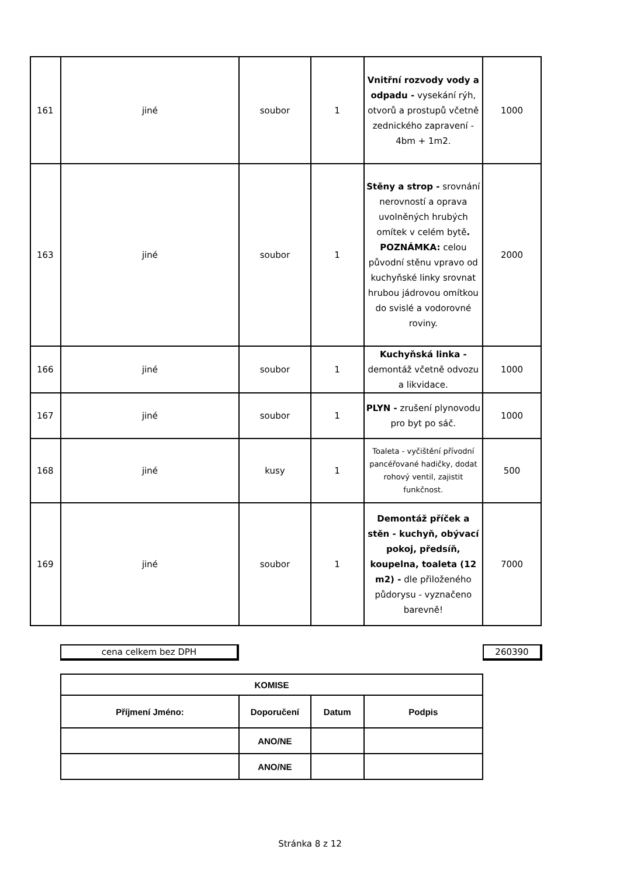| 161 | jiné | soubor | 1 | Vnitřní rozvody vody a odpadu - vysekání rýh, otvorů a prostupů včetně zednického zapravení - 4bm + 1m2. | 1000 |
| 163 | jiné | soubor | 1 | Stěny a strop - srovnání nerovností a oprava uvolněných hrubých omítek v celém bytě . POZNÁMKA: celou původní stěnu vpravo od kuchyňské linky srovnat hrubou jádrovou omítkou do svislé a vodorovné roviny. | 2000 |
| 166 | jiné | soubor | 1 | Kuchyňská linka - demontáž včetně odvozu a likvidace. | 1000 |
| 167 | jiné | soubor | 1 | PLYN - zrušení plynovodu pro byt po sáč. | 1000 |
| 168 | jiné | kusy | 1 | Toaleta - vyčištění přívodní pancéřované hadičky, dodat rohový ventil, zajistit funkčnost. | 500 |
| 169 | jiné | soubor | 1 | Demontáž příček a stěn - kuchyň, obývací pokoj, předsíň, koupelna, toaleta (12 m2) - dle přiloženého půdorysu - vyznačeno barevně! | 7000 |
cena celkem bez DPH 260390
| KOMISE | | | |
| Příjmení Jméno: | Doporučení | Datum | Podpis |
| | ANO/NE | | |
| | ANO/NE | | |
Stránka 8 z 12